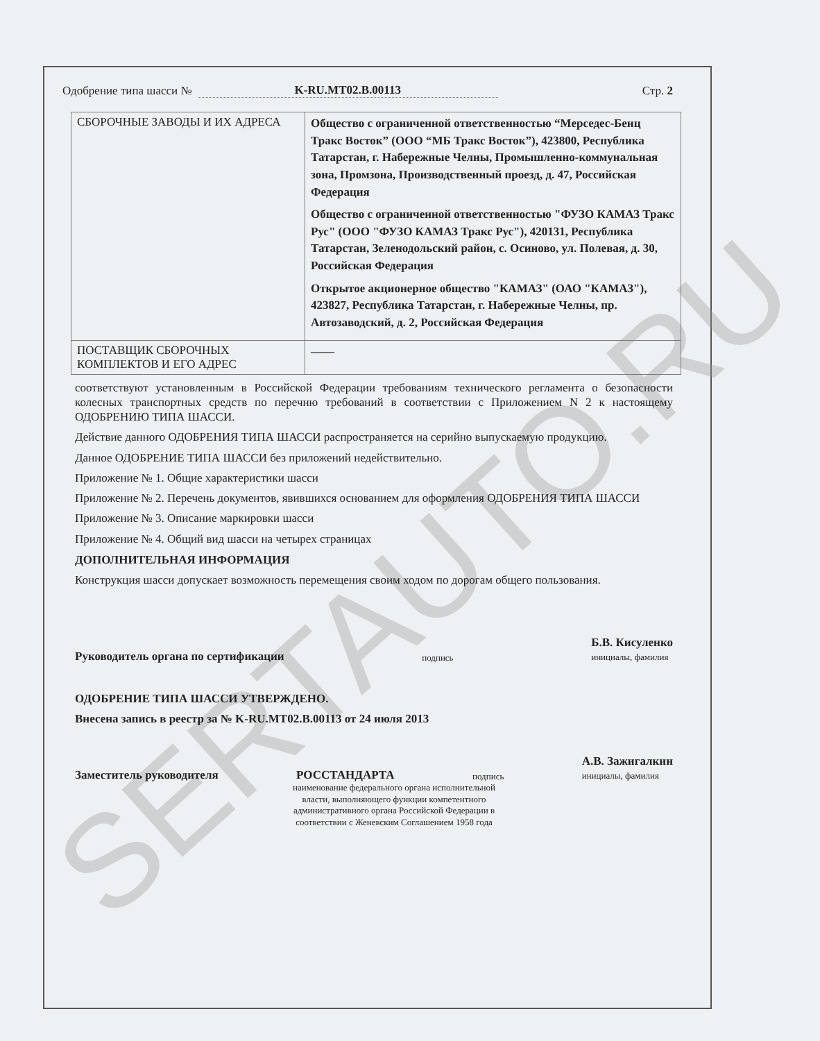SERTAUTO.RU
Одобрение типа шасси № K-RU.MT02.B.00113 Стр. 2
| СБОРОЧНЫЕ ЗАВОДЫ И ИХ АДРЕСА | Общество с ограниченной ответственностью “Мерседес-Бенц Тракс Восток” (ООО “МБ Тракс Восток”), 423800, Республика Татарстан, г. Набережные Челны, Промышленно-коммунальная зона, Промзона, Производственный проезд, д. 47, Российская Федерация Общество с ограниченной ответственностью "ФУЗО КАМАЗ Тракс Рус" (ООО "ФУЗО КАМАЗ Тракс Рус"), 420131, Республика Татарстан, Зеленодольский район, с. Осиново, ул. Полевая, д. 30, Российская Федерация Открытое акционерное общество "КАМАЗ" (ОАО "КАМАЗ"), 423827, Республика Татарстан, г. Набережные Челны, пр. Автозаводский, д. 2, Российская Федерация |
| ПОСТАВЩИК СБОРОЧНЫХ КОМПЛЕКТОВ И ЕГО АДРЕС | —— |
соответствуют установленным в Российской Федерации требованиям технического регламента о безопасности колесных транспортных средств по перечню требований в соответствии с Приложением N 2 к настоящему ОДОБРЕНИЮ ТИПА ШАССИ.
Действие данного ОДОБРЕНИЯ ТИПА ШАССИ распространяется на серийно выпускаемую продукцию.
Данное ОДОБРЕНИЕ ТИПА ШАССИ без приложений недействительно.
Приложение № 1. Общие характеристики шасси
Приложение № 2. Перечень документов, явившихся основанием для оформления ОДОБРЕНИЯ ТИПА ШАССИ
Приложение № 3. Описание маркировки шасси
Приложение № 4. Общий вид шасси на четырех страницах
ДОПОЛНИТЕЛЬНАЯ ИНФОРМАЦИЯ
Конструкция шасси допускает возможность перемещения своим ходом по дорогам общего пользования.
Руководитель органа по сертификации подпись Б.В. Кисуленко
инициалы, фамилия
ОДОБРЕНИЕ ТИПА ШАССИ УТВЕРЖДЕНО.
Внесена запись в реестр за № K-RU.MT02.B.00113 от 24 июля 2013
Заместитель руководителя РОССТАНДАРТА подпись А.В. Зажигалкин
инициалы, фамилия
наименование федерального органа исполнительной власти, выполняющего функции компетентного административного органа Российской Федерации в соответствии с Женевским Соглашением 1958 года